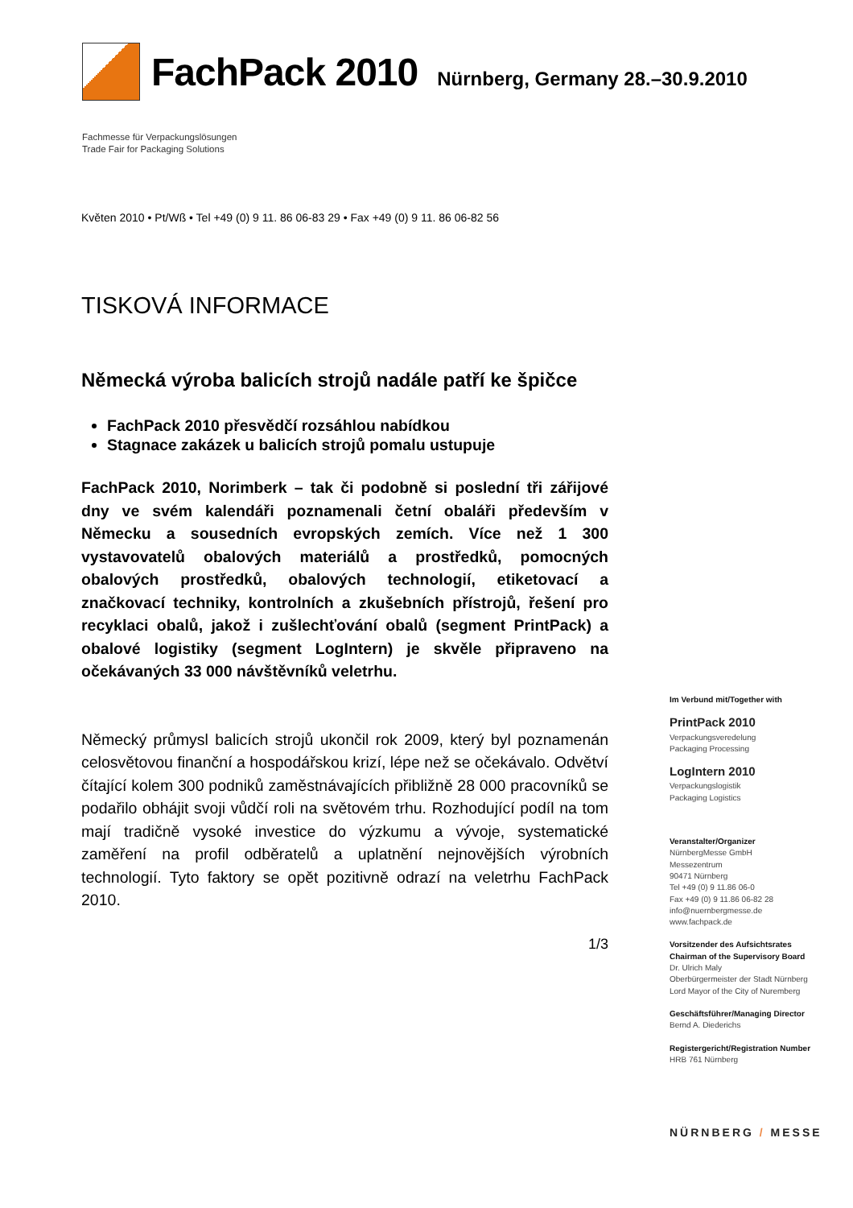FachPack 2010 Nürnberg, Germany 28.–30.9.2010
Fachmesse für Verpackungslösungen
Trade Fair for Packaging Solutions
Květen 2010 • Pt/Wß • Tel +49 (0) 9 11. 86 06-83 29 • Fax +49 (0) 9 11. 86 06-82 56
TISKOVÁ INFORMACE
Německá výroba balicích strojů nadále patří ke špičce
FachPack 2010 přesvědčí rozsáhlou nabídkou
Stagnace zakázek u balicích strojů pomalu ustupuje
FachPack 2010, Norimberk – tak či podobně si poslední tři zářijové dny ve svém kalendáři poznamenali četní obaláři především v Německu a sousedních evropských zemích. Více než 1 300 vystavovatelů obalových materiálů a prostředků, pomocných obalových prostředků, obalových technologií, etiketovací a značkovací techniky, kontrolních a zkušebních přístrojů, řešení pro recyklaci obalů, jakož i zušlechťování obalů (segment PrintPack) a obalové logistiky (segment LogIntern) je skvěle připraveno na očekávaných 33 000 návštěvníků veletrhu.
Německý průmysl balicích strojů ukončil rok 2009, který byl poznamenán celosvětovou finanční a hospodářskou krizí, lépe než se očekávalo. Odvětví čítající kolem 300 podniků zaměstnávajících přibližně 28 000 pracovníků se podařilo obhájit svoji vůdčí roli na světovém trhu. Rozhodující podíl na tom mají tradičně vysoké investice do výzkumu a vývoje, systematické zaměření na profil odběratelů a uplatnění nejnovějších výrobních technologií. Tyto faktory se opět pozitivně odrazí na veletrhu FachPack 2010.
1/3
Im Verbund mit/Together with
PrintPack 2010
Verpackungsveredelung
Packaging Processing
LogIntern 2010
Verpackungslogistik
Packaging Logistics
Veranstalter/Organizer
NürnbergMesse GmbH
Messezentrum
90471 Nürnberg
Tel +49 (0) 9 11.86 06-0
Fax +49 (0) 9 11.86 06-82 28
info@nuernbergmesse.de
www.fachpack.de
Vorsitzender des Aufsichtsrates
Chairman of the Supervisory Board
Dr. Ulrich Maly
Oberbürgermeister der Stadt Nürnberg
Lord Mayor of the City of Nuremberg
Geschäftsführer/Managing Director
Bernd A. Diederichs
Registergericht/Registration Number
HRB 761 Nürnberg
NÜRNBERG / MESSE